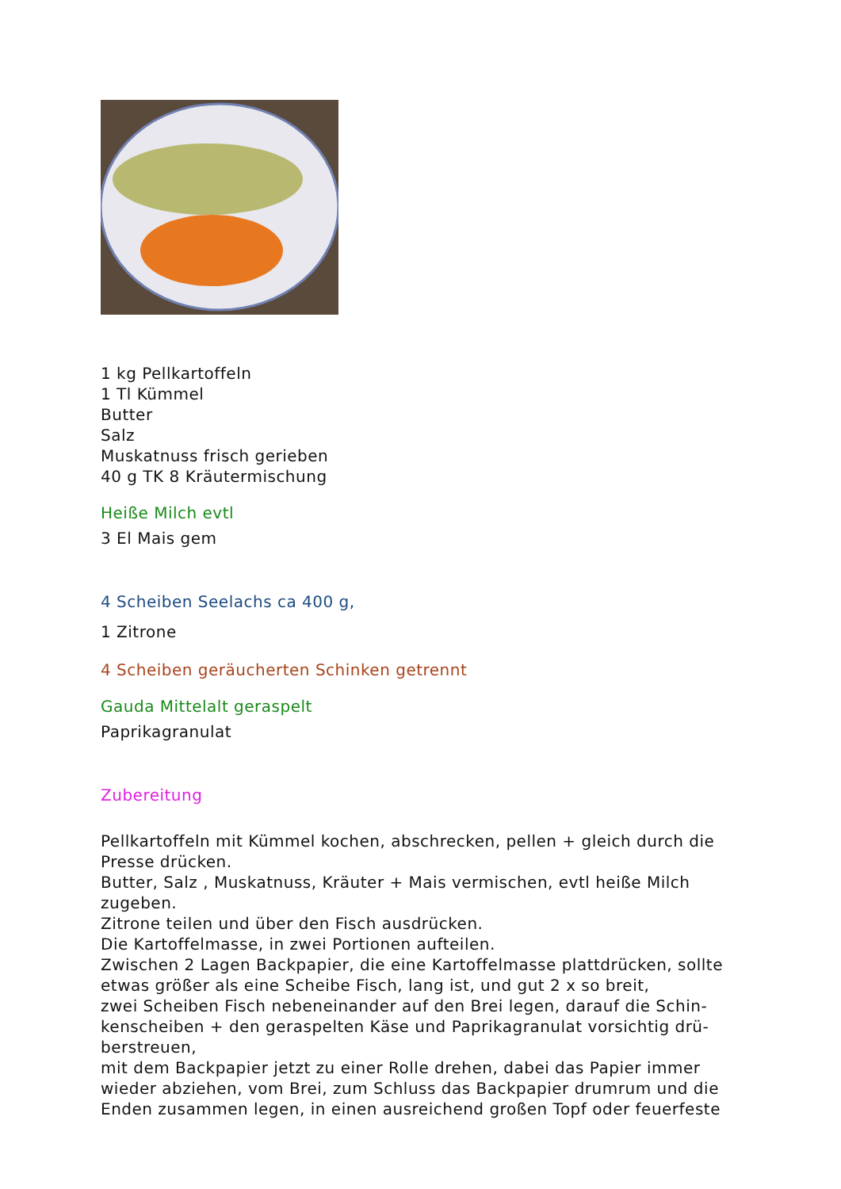1 kg Pellkartoffeln
1 Tl Kümmel
Butter
Salz
Muskatnuss frisch gerieben
40 g TK 8 Kräutermischung
Heiße Milch evtl
3 El Mais gem
4 Scheiben Seelachs ca 400 g,
1 Zitrone
4 Scheiben geräucherten Schinken getrennt
Gauda Mittelalt geraspelt
Paprikagranulat
Zubereitung
Pellkartoffeln mit Kümmel kochen, abschrecken, pellen + gleich durch die Presse drücken.
Butter, Salz , Muskatnuss, Kräuter + Mais vermischen, evtl heiße Milch zugeben.
Zitrone teilen und über den Fisch ausdrücken.
Die Kartoffelmasse, in zwei Portionen aufteilen.
Zwischen 2 Lagen Backpapier, die eine Kartoffelmasse plattdrücken, sollte etwas größer als eine Scheibe Fisch, lang ist, und gut 2 x so breit,
zwei Scheiben Fisch nebeneinander auf den Brei legen, darauf die Schin-kenscheiben + den geraspelten Käse und Paprikagranulat vorsichtig drü-berstreuen,
mit dem Backpapier jetzt zu einer Rolle drehen, dabei das Papier immer wieder abziehen, vom Brei, zum Schluss das Backpapier drumrum und die Enden zusammen legen, in einen ausreichend großen Topf oder feuerfeste